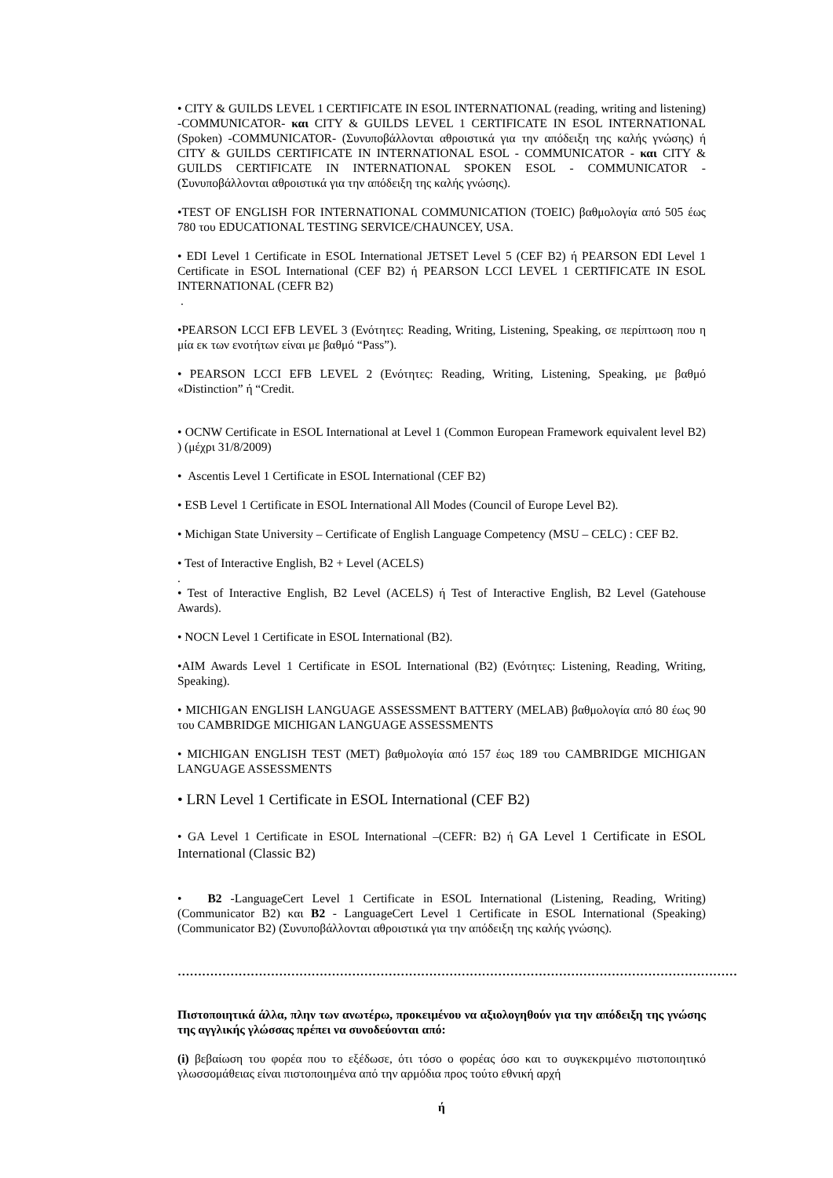• CITY & GUILDS LEVEL 1 CERTIFICATE IN ESOL INTERNATIONAL (reading, writing and listening) -COMMUNICATOR- και CITY & GUILDS LEVEL 1 CERTIFICATE IN ESOL INTERNATIONAL (Spoken) -COMMUNICATOR- (Συνυποβάλλονται αθροιστικά για την απόδειξη της καλής γνώσης) ή CITY & GUILDS CERTIFICATE IN INTERNATIONAL ESOL - COMMUNICATOR - και CITY & GUILDS CERTIFICATE IN INTERNATIONAL SPOKEN ESOL - COMMUNICATOR - (Συνυποβάλλονται αθροιστικά για την απόδειξη της καλής γνώσης).
•TEST OF ENGLISH FOR INTERNATIONAL COMMUNICATION (TOEIC) βαθμολογία από 505 έως 780 του EDUCATIONAL TESTING SERVICE/CHAUNCEY, USA.
• EDI Level 1 Certificate in ESOL International JETSET Level 5 (CEF B2) ή PEARSON EDI Level 1 Certificate in ESOL International (CEF B2) ή PEARSON LCCI LEVEL 1 CERTIFICATE IN ESOL INTERNATIONAL (CEFR B2)
.
•PEARSON LCCI EFB LEVEL 3 (Ενότητες: Reading, Writing, Listening, Speaking, σε περίπτωση που η μία εκ των ενοτήτων είναι με βαθμό “Pass”).
• PEARSON LCCI EFB LEVEL 2 (Ενότητες: Reading, Writing, Listening, Speaking, με βαθμό «Distinction” ή “Credit.
• OCNW Certificate in ESOL International at Level 1 (Common European Framework equivalent level B2) ) (μέχρι 31/8/2009)
• Ascentis Level 1 Certificate in ESOL International (CEF B2)
• ESB Level 1 Certificate in ESOL International All Modes (Council of Europe Level B2).
• Michigan State University – Certificate of English Language Competency (MSU – CELC) : CEF B2.
• Test of Interactive English, B2 + Level (ACELS)
.
• Test of Interactive English, B2 Level (ACELS) ή Test of Interactive English, B2 Level (Gatehouse Awards).
• NOCN Level 1 Certificate in ESOL International (B2).
•AIM Awards Level 1 Certificate in ESOL International (B2) (Ενότητες: Listening, Reading, Writing, Speaking).
• MICHIGAN ENGLISH LANGUAGE ASSESSMENT BATTERY (MELAB) βαθμολογία από 80 έως 90 του CAMBRIDGE MICHIGAN LANGUAGE ASSESSMENTS
• MICHIGAN ENGLISH TEST (MET) βαθμολογία από 157 έως 189 του CAMBRIDGE MICHIGAN LANGUAGE ASSESSMENTS
• LRN Level 1 Certificate in ESOL International (CEF B2)
• GA Level 1 Certificate in ESOL International –(CEFR: B2) ή GA Level 1 Certificate in ESOL International (Classic B2)
• B2 -LanguageCert Level 1 Certificate in ESOL International (Listening, Reading, Writing) (Communicator B2) και B2 - LanguageCert Level 1 Certificate in ESOL International (Speaking) (Communicator B2) (Συνυποβάλλονται αθροιστικά για την απόδειξη της καλής γνώσης).
…………………………………………………………………………………………………………………………
Πιστοποιητικά άλλα, πλην των ανωτέρω, προκειμένου να αξιολογηθούν για την απόδειξη της γνώσης της αγγλικής γλώσσας πρέπει να συνοδεύονται από:
(i) βεβαίωση του φορέα που το εξέδωσε, ότι τόσο ο φορέας όσο και το συγκεκριμένο πιστοποιητικό γλωσσομάθειας είναι πιστοποιημένα από την αρμόδια προς τούτο εθνική αρχή
ή